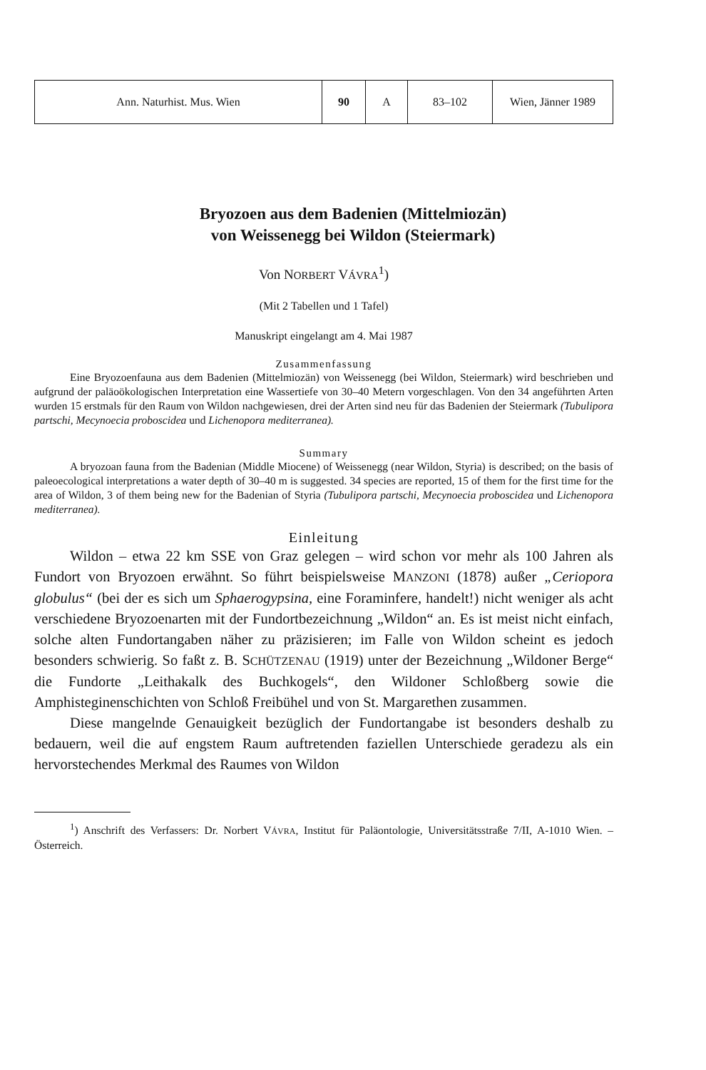| Ann. Naturhist. Mus. Wien | 90 | A | 83–102 | Wien, Jänner 1989 |
Bryozoen aus dem Badenien (Mittelmiozän)
von Weissenegg bei Wildon (Steiermark)
Von NORBERT VÁVRA<sup>1</sup>)
(Mit 2 Tabellen und 1 Tafel)
Manuskript eingelangt am 4. Mai 1987
Zusammenfassung
Eine Bryozoenfauna aus dem Badenien (Mittelmiozän) von Weissenegg (bei Wildon, Steiermark) wird beschrieben und aufgrund der paläoökologischen Interpretation eine Wassertiefe von 30–40 Metern vorgeschlagen. Von den 34 angeführten Arten wurden 15 erstmals für den Raum von Wildon nachgewiesen, drei der Arten sind neu für das Badenien der Steiermark (Tubulipora partschi, Mecynoecia proboscidea und Lichenopora mediterranea).
Summary
A bryozoan fauna from the Badenian (Middle Miocene) of Weissenegg (near Wildon, Styria) is described; on the basis of paleoecological interpretations a water depth of 30–40 m is suggested. 34 species are reported, 15 of them for the first time for the area of Wildon, 3 of them being new for the Badenian of Styria (Tubulipora partschi, Mecynoecia proboscidea und Lichenopora mediterranea).
Einleitung
Wildon – etwa 22 km SSE von Graz gelegen – wird schon vor mehr als 100 Jahren als Fundort von Bryozoen erwähnt. So führt beispielsweise MANZONI (1878) außer „Ceriopora globulus“ (bei der es sich um Sphaerogypsina, eine Foraminfere, handelt!) nicht weniger als acht verschiedene Bryozoenarten mit der Fundortbezeichnung „Wildon“ an. Es ist meist nicht einfach, solche alten Fundortangaben näher zu präzisieren; im Falle von Wildon scheint es jedoch besonders schwierig. So faßt z. B. SCHÜTZENAU (1919) unter der Bezeichnung „Wildoner Berge“ die Fundorte „Leithakalk des Buchkogels“, den Wildoner Schloßberg sowie die Amphisteginenschichten von Schloß Freibühel und von St. Margarethen zusammen.
Diese mangelnde Genauigkeit bezüglich der Fundortangabe ist besonders deshalb zu bedauern, weil die auf engstem Raum auftretenden faziellen Unterschiede geradezu als ein hervorstechendes Merkmal des Raumes von Wildon
<sup>1</sup>) Anschrift des Verfassers: Dr. Norbert VÁVRA, Institut für Paläontologie, Universitätsstraße 7/II, A-1010 Wien. – Österreich.